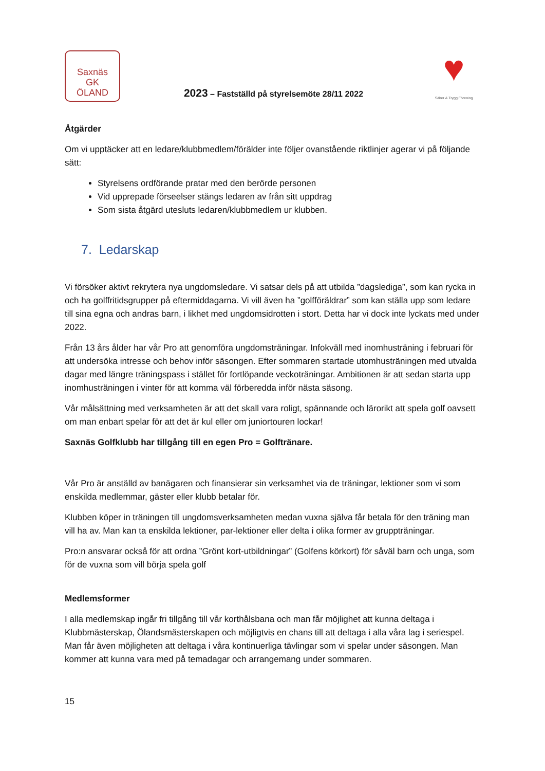Saxnäs
GK
ÖLAND
2023 – Fastställd på styrelsemöte 28/11 2022
♥
Säker & Trygg Förening
Åtgärder
Om vi upptäcker att en ledare/klubbmedlem/förälder inte följer ovanstående riktlinjer agerar vi på följande sätt:
Styrelsens ordförande pratar med den berörde personen
Vid upprepade förseelser stängs ledaren av från sitt uppdrag
Som sista åtgärd utesluts ledaren/klubbmedlem ur klubben.
7. Ledarskap
Vi försöker aktivt rekrytera nya ungdomsledare. Vi satsar dels på att utbilda ”dagslediga”, som kan rycka in och ha golffritidsgrupper på eftermiddagarna. Vi vill även ha ”golfföräldrar” som kan ställa upp som ledare till sina egna och andras barn, i likhet med ungdomsidrotten i stort. Detta har vi dock inte lyckats med under 2022.
Från 13 års ålder har vår Pro att genomföra ungdomsträningar. Infokväll med inomhusträning i februari för att undersöka intresse och behov inför säsongen. Efter sommaren startade utomhusträningen med utvalda dagar med längre träningspass i stället för fortlöpande veckoträningar. Ambitionen är att sedan starta upp inomhusträningen i vinter för att komma väl förberedda inför nästa säsong.
Vår målsättning med verksamheten är att det skall vara roligt, spännande och lärorikt att spela golf oavsett om man enbart spelar för att det är kul eller om juniortouren lockar!
Saxnäs Golfklubb har tillgång till en egen Pro = Golftränare.
Vår Pro är anställd av banägaren och finansierar sin verksamhet via de träningar, lektioner som vi som enskilda medlemmar, gäster eller klubb betalar för.
Klubben köper in träningen till ungdomsverksamheten medan vuxna själva får betala för den träning man vill ha av. Man kan ta enskilda lektioner, par-lektioner eller delta i olika former av gruppträningar.
Pro:n ansvarar också för att ordna ”Grönt kort-utbildningar” (Golfens körkort) för såväl barn och unga, som för de vuxna som vill börja spela golf
Medlemsformer
I alla medlemskap ingår fri tillgång till vår korthålsbana och man får möjlighet att kunna deltaga i Klubbmästerskap, Ölandsmästerskapen och möjligtvis en chans till att deltaga i alla våra lag i seriespel. Man får även möjligheten att deltaga i våra kontinuerliga tävlingar som vi spelar under säsongen. Man kommer att kunna vara med på temadagar och arrangemang under sommaren.
15